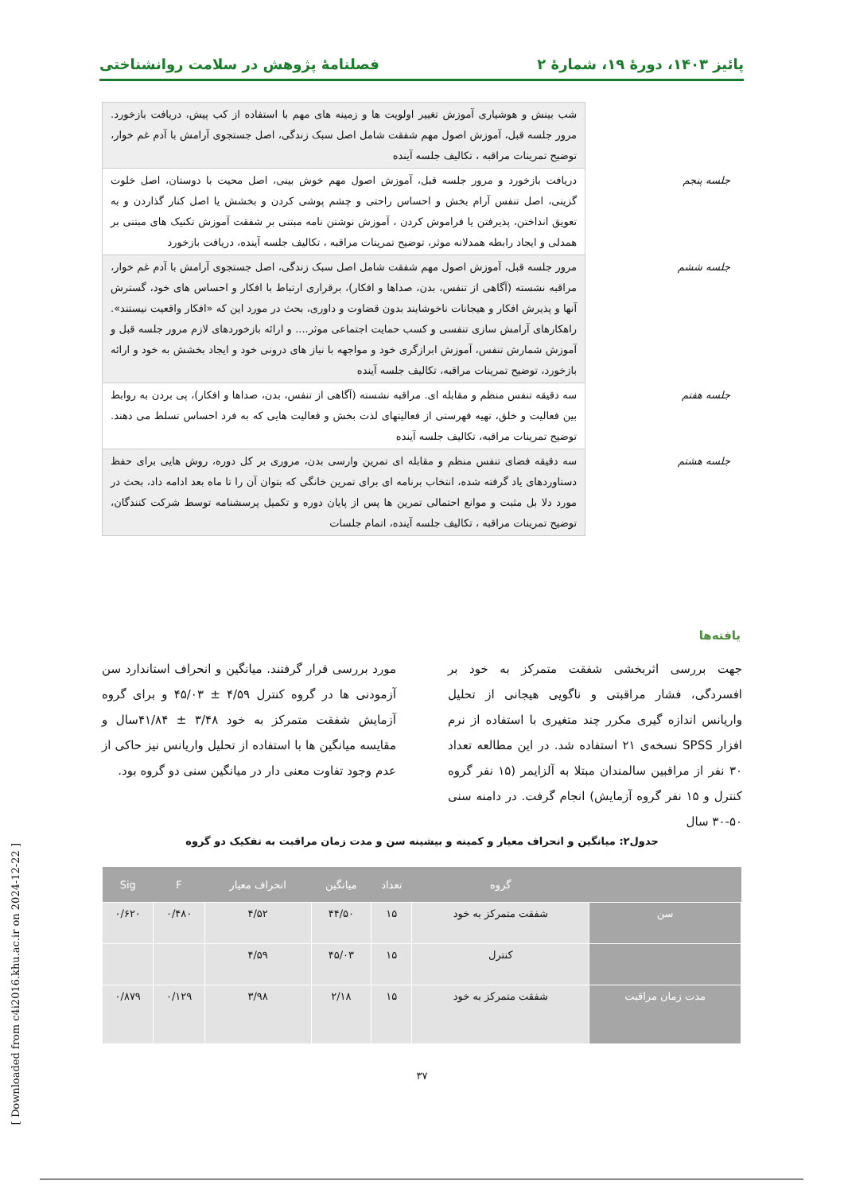پائیز ۱۴۰۳، دورهٔ ۱۹، شمارهٔ ۲ فصلنامهٔ پژوهش در سلامت روانشناختی
| | شب بینش و هوشیاری آموزش تغییر اولویت ها و زمینه های مهم با استفاده از کب پیش، دریافت بازخورد. مرور جلسه قبل، آموزش اصول مهم شفقت شامل اصل سبک زندگی، اصل جستجوی آرامش با آدم غم خوار، توضیح تمرینات مراقبه ، تکالیف جلسه آینده |
| جلسه پنجم | دریافت بازخورد و مرور جلسه قبل، آموزش اصول مهم خوش بینی، اصل محیت با دوستان، اصل خلوت گزینی، اصل تنفس آرام بخش و احساس راحتی و چشم پوشی کردن و بخشش یا اصل کنار گذاردن و به تعویق انداختن، پذیرفتن یا فراموش کردن ، آموزش نوشتن نامه مبتنی بر شفقت آموزش تکنیک های مبتنی بر همدلی و ایجاد رابطه همدلانه موثر، توضیح تمرینات مراقبه ، تکالیف جلسه آینده، دریافت بازخورد |
| جلسه ششم | مرور جلسه قبل، آموزش اصول مهم شفقت شامل اصل سبک زندگی، اصل جستجوی آرامش با آدم غم خوار، مراقبه نشسته (آگاهی از تنفس، بدن، صداها و افکار)، برقراری ارتباط با افکار و احساس های خود، گسترش آنها و پذیرش افکار و هیجانات ناخوشایند بدون قضاوت و داوری، بحث در مورد این که «افکار واقعیت نیستند». راهکارهای آرامش سازی تنفسی و کسب حمایت اجتماعی موثر.... و ارائه بازخوردهای لازم مرور جلسه قبل و آموزش شمارش تنفس، آموزش ابرازگری خود و مواجهه با نیاز های درونی خود و ایجاد بخشش به خود و ارائه بازخورد، توضیح تمرینات مراقبه، تکالیف جلسه آینده |
| جلسه هفتم | سه دقیقه تنفس منظم و مقابله ای. مراقبه نشسته (آگاهی از تنفس، بدن، صداها و افکار)، پی بردن به روابط بین فعالیت و خلق، تهیه فهرستی از فعالیتهای لذت بخش و فعالیت هایی که به فرد احساس تسلط می دهند. توضیح تمرینات مراقبه، تکالیف جلسه آینده |
| جلسه هشتم | سه دقیقه فضای تنفس منظم و مقابله ای تمرین وارسی بدن، مروری بر کل دوره، روش هایی برای حفظ دستاوردهای یاد گرفته شده، انتخاب برنامه ای برای تمرین خانگی که بتوان آن را تا ماه بعد ادامه داد، بحث در مورد دلا بل مثبت و موانع احتمالی تمرین ها پس از پایان دوره و تکمیل پرسشنامه توسط شرکت کنندگان، توضیح تمرینات مراقبه ، تکالیف جلسه آینده، اتمام جلسات |
یافته‌ها
جهت بررسی اثربخشی شفقت متمرکز به خود بر افسردگی، فشار مراقبتی و ناگویی هیجانی از تحلیل واریانس اندازه گیری مکرر چند متغیری با استفاده از نرم افزار SPSS نسخه‌ی ۲۱ استفاده شد. در این مطالعه تعداد ۳۰ نفر از مراقبین سالمندان مبتلا به آلزایمر (۱۵ نفر گروه کنترل و ۱۵ نفر گروه آزمایش) انجام گرفت. در دامنه سنی ۵۰-۳۰ سال
مورد بررسی قرار گرفتند. میانگین و انحراف استاندارد سن آزمودنی ها در گروه کنترل ۴/۵۹ ± ۴۵/۰۳ و برای گروه آزمایش شفقت متمرکز به خود ۳/۴۸ ± ۴۱/۸۴سال و مقایسه میانگین ها با استفاده از تحلیل واریانس نیز حاکی از عدم وجود تفاوت معنی دار در میانگین سنی دو گروه بود.
جدول۲: میانگین و انحراف معیار و کمینه و بیشینه سن و مدت زمان مراقبت به تفکیک دو گروه
| | گروه | تعداد | میانگین | انحراف معیار | F | Sig |
| --- | --- | --- | --- | --- | --- | --- |
| سن | شفقت متمرکز به خود | ۱۵ | ۴۴/۵۰ | ۴/۵۲ | ۰/۴۸۰ | ۰/۶۲۰ |
| | کنترل | ۱۵ | ۴۵/۰۳ | ۴/۵۹ | | |
| مدت زمان مراقبت | شفقت متمرکز به خود | ۱۵ | ۲/۱۸ | ۳/۹۸ | ۰/۱۲۹ | ۰/۸۷۹ |
۳۷
[ Downloaded from c4i2016.khu.ac.ir on 2024-12-22 ]